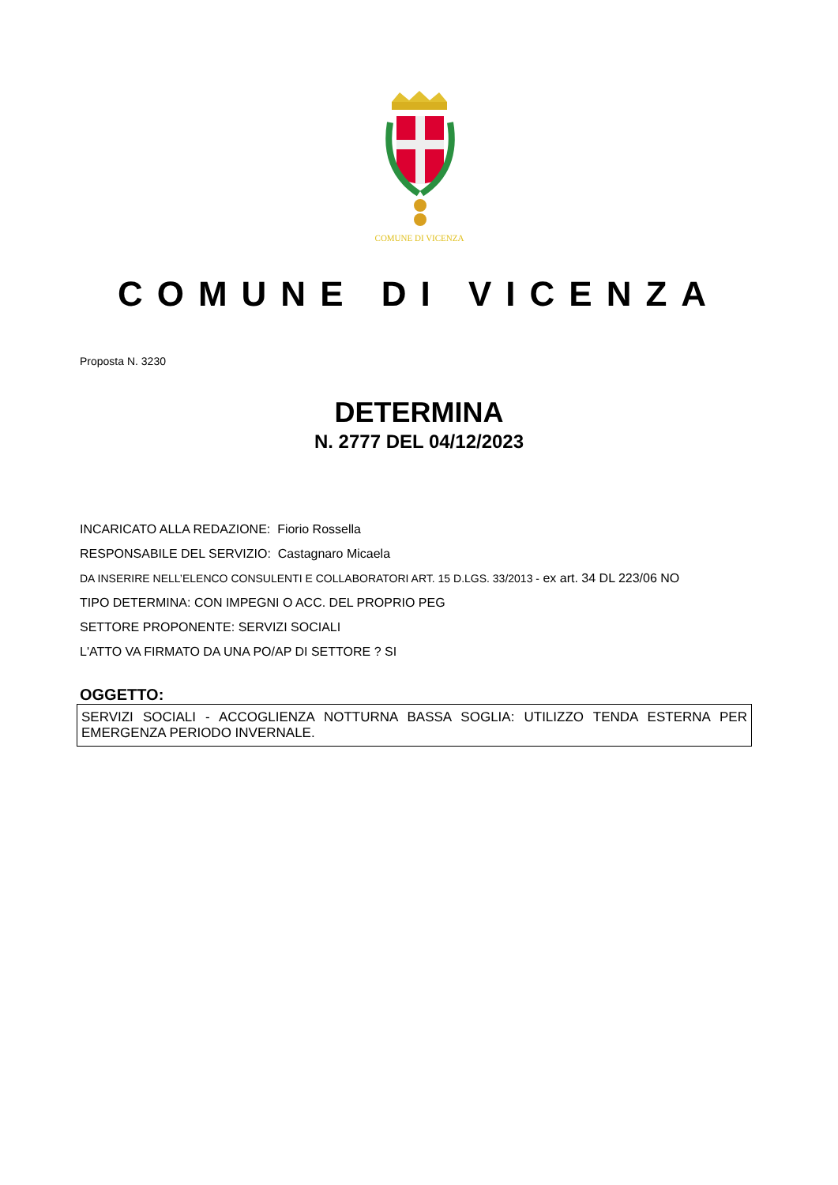COMUNE DI VICENZA
COMUNE DI VICENZA
Proposta N. 3230
DETERMINA
N. 2777 DEL 04/12/2023
INCARICATO ALLA REDAZIONE: Fiorio Rossella
RESPONSABILE DEL SERVIZIO: Castagnaro Micaela
DA INSERIRE NELL’ELENCO CONSULENTI E COLLABORATORI ART. 15 D.LGS. 33/2013 - ex art. 34 DL 223/06 NO
TIPO DETERMINA: CON IMPEGNI O ACC. DEL PROPRIO PEG
SETTORE PROPONENTE: SERVIZI SOCIALI
L'ATTO VA FIRMATO DA UNA PO/AP DI SETTORE ? SI
OGGETTO:
SERVIZI SOCIALI - ACCOGLIENZA NOTTURNA BASSA SOGLIA: UTILIZZO TENDA ESTERNA PER EMERGENZA PERIODO INVERNALE.